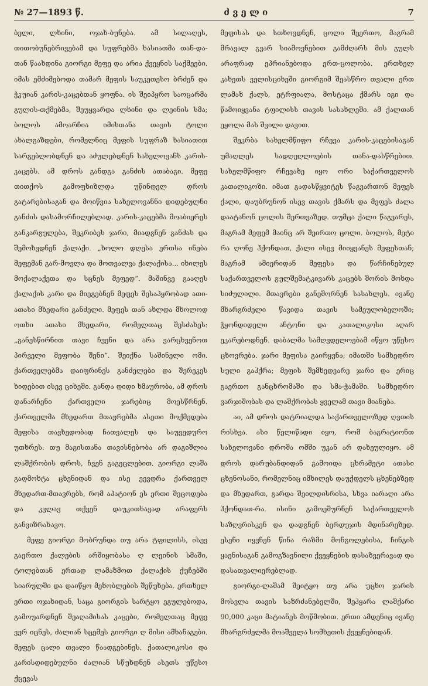№ 27—1893 წ. ძ ვ ე ლ ი 7
ბელი, ლხინი, ოჯახ-ბუნება. ამ სილაღეს, თითობუნებრივებამ და სუფრებმა ხასიათმა თან-და-თან წაახდინა გიორგი მეფე და არია ქვეყნის საქმეები. იმას ემძიმებოდა თამარ მეფის საუკეთესო ბრძენ და ჭკუიან კარის-კაცებთან ყოფნა. ის შეიპყრო საოცარმა გულის-თქმებმა, შეუყვარდა ლხინი და ლეინის სმა; ბოლოს ამოარჩია იმისთანა თავის ტოლი ახალგაზდები, რომელნიც მეფის სუფრაზ ხასიათით სარგებლობდნენ და აძულებდნენ სახელოვანს კარის-კაცებს. ამ დროს განდგა განძის ათაბაგი. მეფე თითქოს გამოფხიზლდა უწინდელ დროს გატარებისაგან და მოიწვია სახელოვანნი დიდებულნი განძის დასამორჩილებლად. კარის-კაცებმა მოაბიერეს განკარგულება, შეკრიბეს ჯარი, მიადგნენ განძას და შემოხვდნენ ქალაქი. „ხოლო დღესა ერთსა ინება მეფემან გარ-მოვლა და მოთვალვა ქალაქისა... იხილეს მოქალაქეთა და ს‍ცნეს მეფედ“. მაშინვე გააღეს ქალაქის კარი და მიეგებნენ მეფეს შესაპყრობად ათი-ათასი მხედარი განძელი. მეფეს თან ახლდა მხოლოდ ოთხი ათასი მხედარი, რომელთაც შესძახეს: „განესწირნით თავი ჩვენი და არა ვარცხვენოთ პირველი მეფობა შენი“. შეიქნა საშინელი ომი. ქართველებმა დაიფრინეს განძელები და შერეკეს ხიდებით ისევ ციხეში. განდა დიდი ხმაურობა, ამ დროს დანარჩენი ქართველი ჯარებიც მოესწრნენ. ქართველმა მხედართ მთავრებმა ასეთი მოქმედება მეფისა თავხედობად ჩათვალეს და საუვედურო უთხრეს: თუ მაგისთანა თავისნებობა არ დაგიშლია ლაშქრობის დროს, ჩვენ გაგეცლებით. გიორგი ლაშა გადმოხტა ცხენიდან და ისე ეევდრა ქართველ მხედართ-მთავრებს, რომ აპატიონ ეს ერთი შეცოდება და კვლავ თქვენ დაუკითხავად არაფერს განვიზრახავო.
მეფე გიორგი მობრუნდა თუ არა ტფილისს, ისევ გაერთო ქალების არშიყობასა ღ ლეინის სმაში, ტოლებთან ერთად ლამაზმოთ ქალაქის ქუჩებში სიარულში და დაიწყო მეზობლების შეწუხება. ერთხელ ერთი ოჯახიდან, საცა გიორგის სარტყო ეგულებოდა, გამოუარდნენ შეაღამისას კაცები, რომელთაც მეფე ვერ იცნეს, ძალიან სცემეს გიორგი ღ მისი ამხანაგები. მეფეს ცალი თვალი წაადგებინეს. ქათალიკოსი და კარისდიდებულნი ძალიან სწუხდნენ ასეთს უწესო ქცევას
მეფისას და სთხოვდნენ, ცოლი შეერთო, მაგრამ მრავალ გვარ სიამოვნებით გამძღარს მის გულს არაფრად ეპრიანებოდა ერთ-ცოლობა. ერთხელ კახეთს ველისციხეში გიორგიმ შეასწრო თვალი ერთ ლამაზ ქალს, ეტრფიალა, მოსტაცა ქმარს იგი და წამოიყვანა ტფილისს თავის სასახლეში. ამ ქალთან ეყოლა მას შვილი დავით.
შეკრბა სახელმწიფო რჩევა კარის-კაცებისაგან უმაღლეს სადღეღლოების თანა-დასწრებით. სახელმწიფო რჩევაზე იყო ორი საქართველოს კათალიკოზი. იმათ გადასწყვიტეს წაგვართონ მეფეს ქალი, დაუბრუნონ ისევ თავის ქმარს და მეფეს ძალა დაატანონ ცოლის შერთვაზედ. თუმცა ქალი წაგვარეს, მაგრამ მეფემ მაინც არ შეირთო ცოლი. ბოლოს, მეტი რა ღონე ჰქონდათ, ქალი ისევ მიიყვანეს მეფესთან; მაგრამ ამიერიდან მეფესა და წარჩინებულ საქართველოს გულშემატკივარს კაცებს შორის მოხდა სიძულილი. მთავრები განეშორნენ სასახლეს. ივანე მხარგრძელი წავიდა თავის სამეულობელოში; ჭყონდიდელი ანტონი და კათალიკოსი აღარ ეკარებოდნენ. დაბალმა სამღვდელოებამ იწყო უწესო ცხოვრება. ჯარი მეფისა გაირყვნა; იმათში სამხედრო სული გაჰქრა; მეფის შემხედვარე ჯარი და ერიც გაერთო განცხრომაში და სმა-ჭამაში. სამხედრო ვარჯიშობას და ლაშქრობას ყველამ თავი მიანება.
აი, ამ დროს დატრიალდა საქართველოზედ ღვთის რისხვა. ასი წელიწადი იყო, რომ ბაგრატიონთ სახელოვანი დროშა ომში უკან არ დახეულიყო. ამ დროს დარუბანდიდან გამოიდა ცხრამეტი ათასი ცხენოსანი, რომელნიც იმხილეს დაუქდელს ცხენებზედ და მხედართ, გარდა შეილდისრისა, სხვა იარაღი არა ჰქონდათ-რა. ისინი გამოეშურნენ საქართველოს საზღვრისკენ და დადგნენ ბერდუჯის მდინარეზედ. ესენი იყვნენ წინა რაზმი მონგოლებისა, ჩინგის ყაენისაგან გამოგზავნილი ქვეყნების დასაზვერავად და დასათვალიერებლად.
გიორგი-ლაშამ შეიტყო თუ არა უცხო ჯარის მოსვლა თავის საზრძანებელში, შეჰყარა ლაშქარი 90,000 კაცი მატიანეს მოწმობით. ერთი ამდენიც ივანე მხარგრძელმა მოაშველა სომხეთის ქვეყნებიდან.